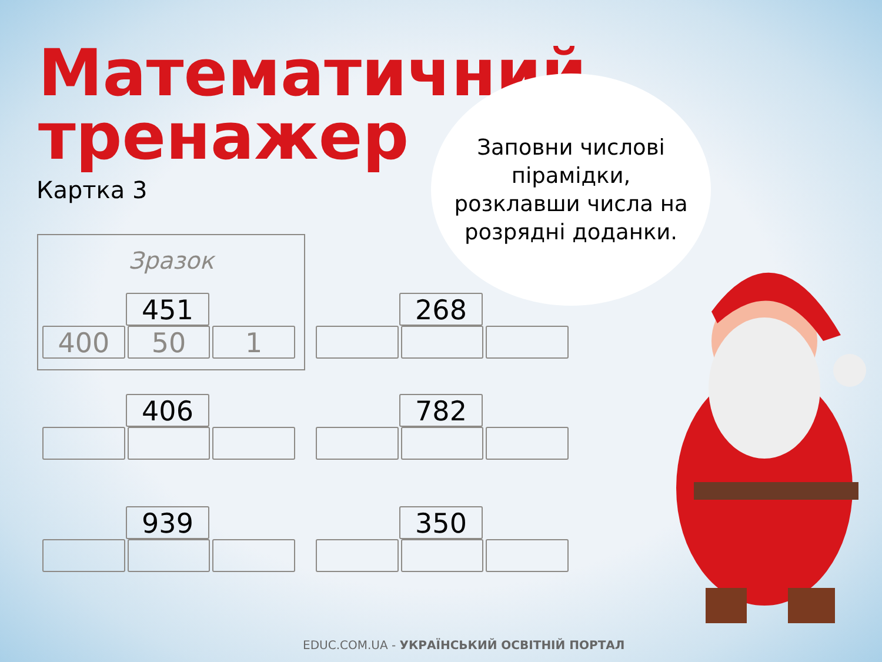Математичний
тренажер
Картка 3
Заповни числові
пірамідки,
розклавши числа на
розрядні доданки.
Зразок
451
400 50 1
268
406 782
939 350
EDUC.COM.UA - УКРАЇНСЬКИЙ ОСВІТНІЙ ПОРТАЛ